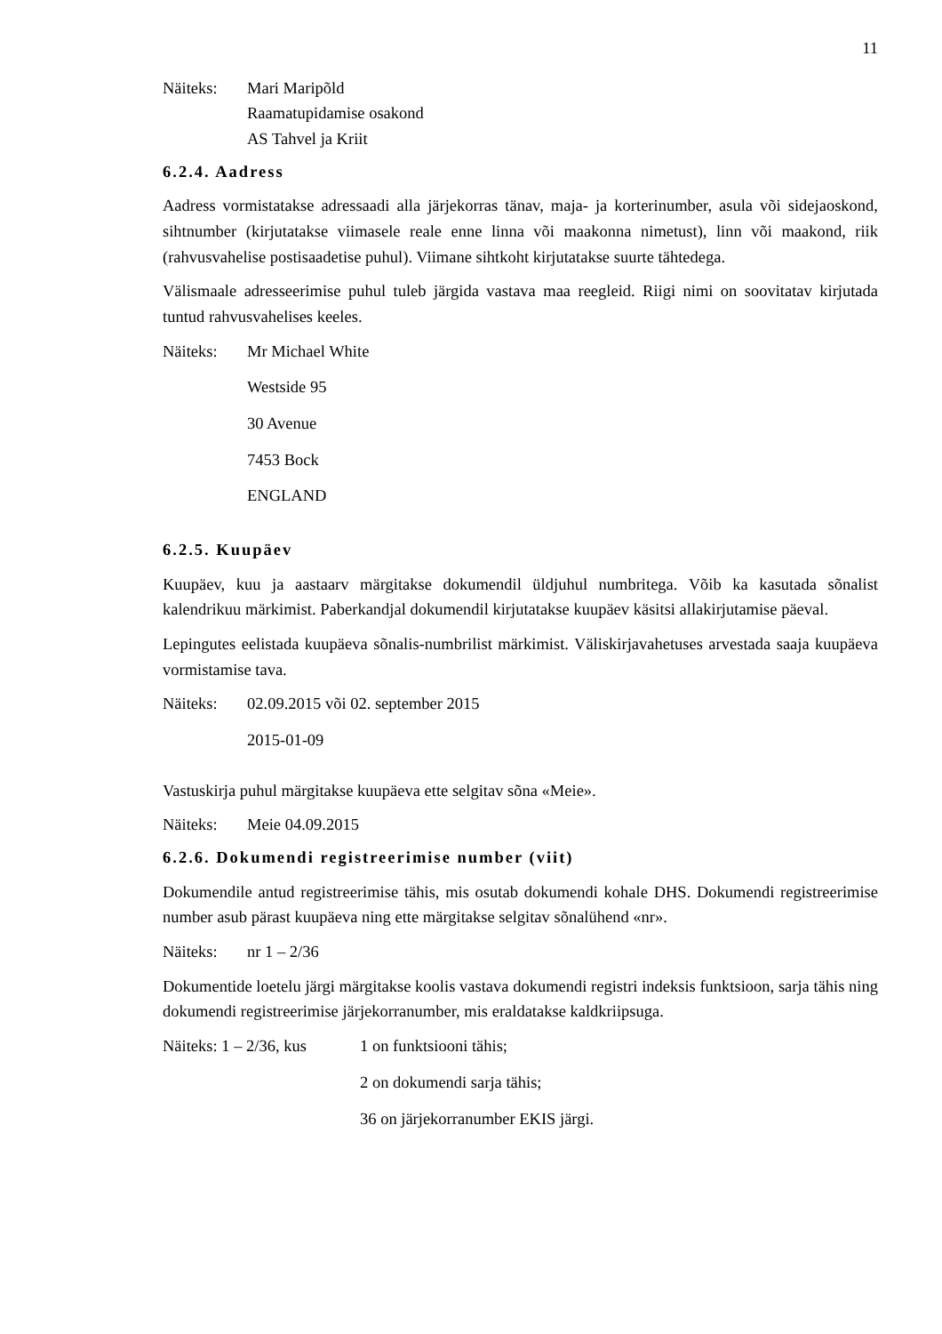11
Näiteks:
Mari Maripõld
Raamatupidamise osakond
AS Tahvel ja Kriit
6.2.4. Aadress
Aadress vormistatakse adressaadi alla järjekorras tänav, maja- ja korterinumber, asula või sidejaoskond, sihtnumber (kirjutatakse viimasele reale enne linna või maakonna nimetust), linn või maakond, riik (rahvusvahelise postisaadetise puhul). Viimane sihtkoht kirjutatakse suurte tähtedega.
Välismaale adresseerimise puhul tuleb järgida vastava maa reegleid. Riigi nimi on soovitatav kirjutada tuntud rahvusvahelises keeles.
Näiteks: Mr Michael White
Westside 95
30 Avenue
7453 Bock
ENGLAND
6.2.5. Kuupäev
Kuupäev, kuu ja aastaarv märgitakse dokumendil üldjuhul numbritega. Võib ka kasutada sõnalist kalendrikuu märkimist. Paberkandjal dokumendil kirjutatakse kuupäev käsitsi allakirjutamise päeval.
Lepingutes eelistada kuupäeva sõnalis-numbrilist märkimist. Väliskirjavahetuses arvestada saaja kuupäeva vormistamise tava.
Näiteks: 02.09.2015 või 02. september 2015
2015-01-09
Vastuskirja puhul märgitakse kuupäeva ette selgitav sõna «Meie».
Näiteks: Meie 04.09.2015
6.2.6. Dokumendi registreerimise number (viit)
Dokumendile antud registreerimise tähis, mis osutab dokumendi kohale DHS. Dokumendi registreerimise number asub pärast kuupäeva ning ette märgitakse selgitav sõnalühend «nr».
Näiteks: nr 1 – 2/36
Dokumentide loetelu järgi märgitakse koolis vastava dokumendi registri indeksis funktsioon, sarja tähis ning dokumendi registreerimise järjekorranumber, mis eraldatakse kaldkriipsuga.
Näiteks: 1 – 2/36, kus
1 on funktsiooni tähis;
2 on dokumendi sarja tähis;
36 on järjekorranumber EKIS järgi.